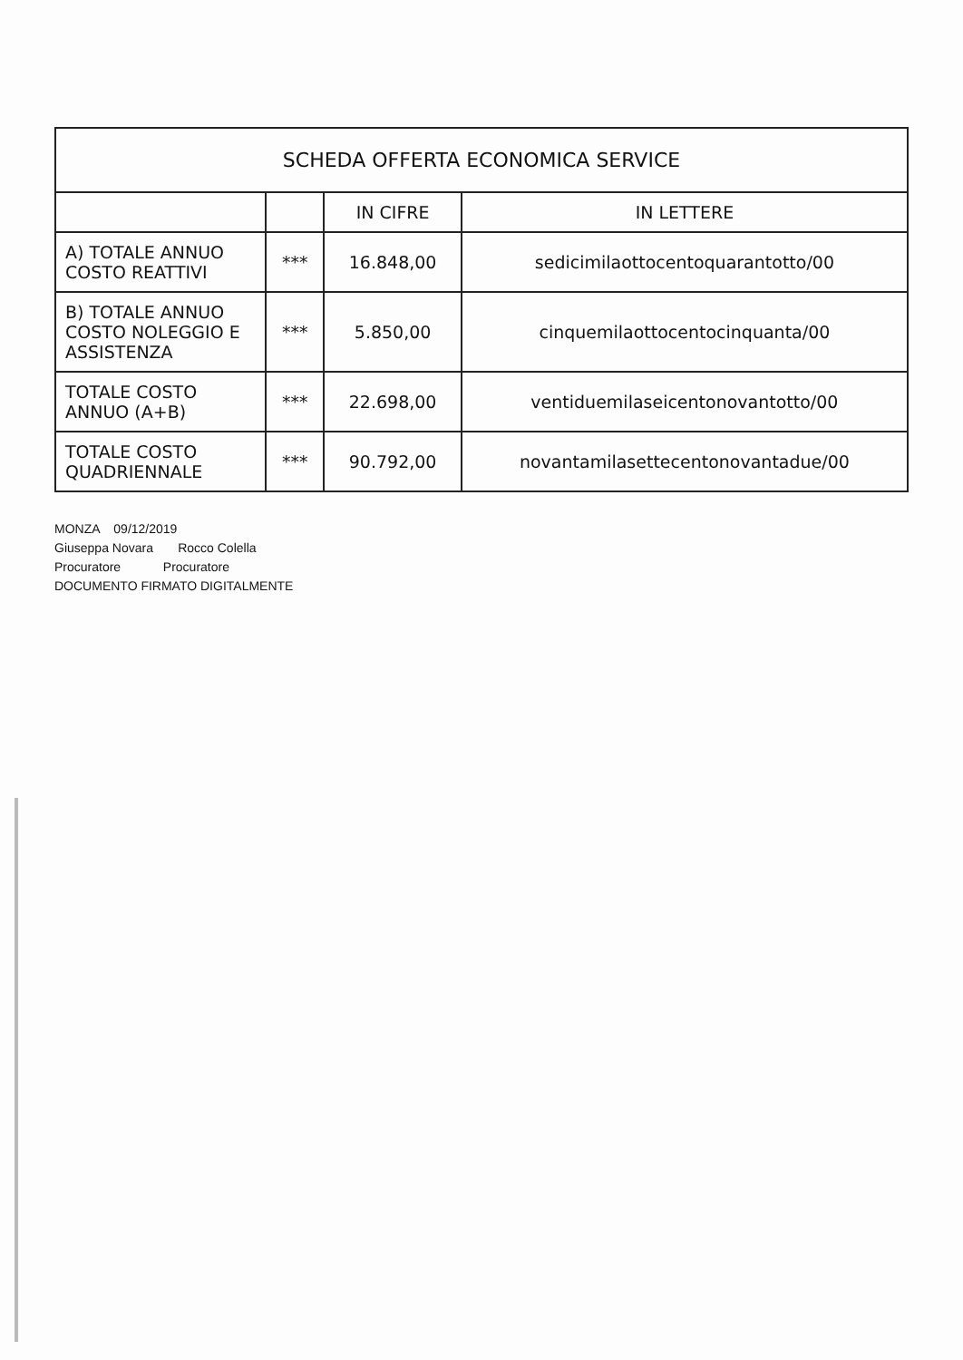| SCHEDA OFFERTA ECONOMICA SERVICE | | | |
| --- | --- | --- | --- |
| | | IN CIFRE | IN LETTERE |
| A) TOTALE ANNUO COSTO REATTIVI | *** | 16.848,00 | sedicimilaottocentoquarantotto/00 |
| B) TOTALE ANNUO COSTO NOLEGGIO E ASSISTENZA | *** | 5.850,00 | cinquemilaottocentocinquanta/00 |
| TOTALE COSTO ANNUO (A+B) | *** | 22.698,00 | ventiduemilaseicentonovantotto/00 |
| TOTALE COSTO QUADRIENNALE | *** | 90.792,00 | novantamilasettecentonovantadue/00 |
MONZA 09/12/2019
Giuseppa Novara Rocco Colella
Procuratore Procuratore
DOCUMENTO FIRMATO DIGITALMENTE